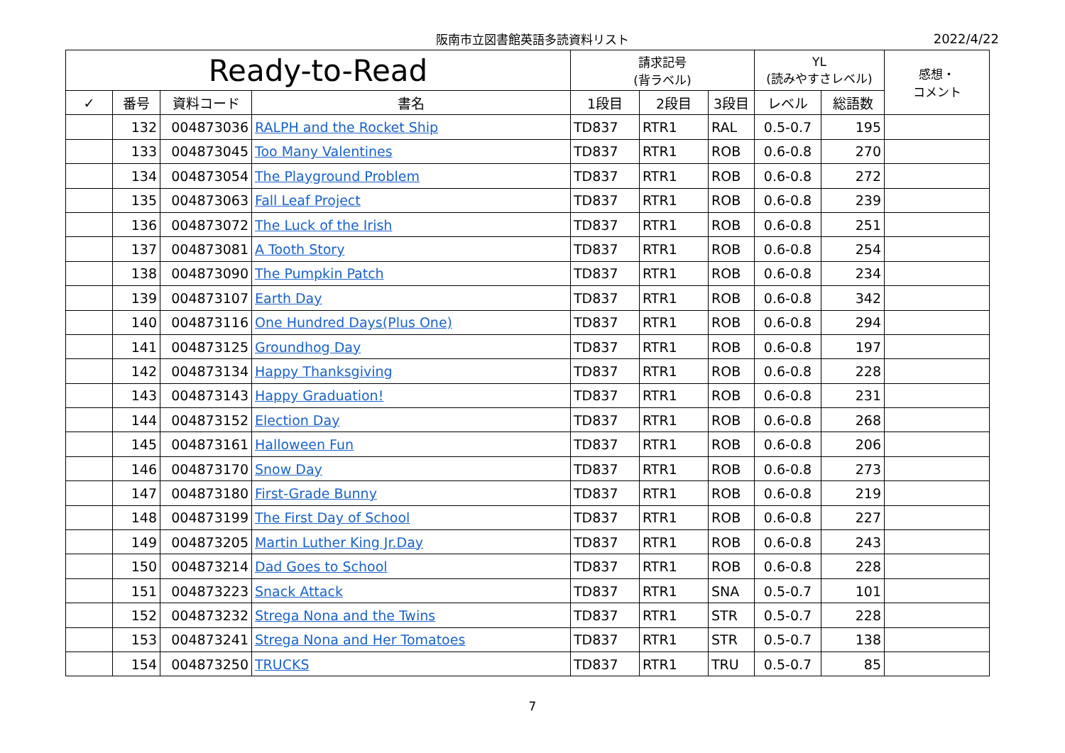阪南市立図書館英語多読資料リスト 2022/4/22
| Ready-to-Read | | | | 請求記号 (背ラベル) | | | YL (読みやすさレベル) | | 感想・ コメント |
| --- | --- | --- | --- | --- | --- | --- | --- | --- | --- |
| ✓ | 番号 | 資料コード | 書名 | 1段目 | 2段目 | 3段目 | レベル | 総語数 | |
| | 132 | 004873036 | RALPH and the Rocket Ship | TD837 | RTR1 | RAL | 0.5-0.7 | 195 | |
| | 133 | 004873045 | Too Many Valentines | TD837 | RTR1 | ROB | 0.6-0.8 | 270 | |
| | 134 | 004873054 | The Playground Problem | TD837 | RTR1 | ROB | 0.6-0.8 | 272 | |
| | 135 | 004873063 | Fall Leaf Project | TD837 | RTR1 | ROB | 0.6-0.8 | 239 | |
| | 136 | 004873072 | The Luck of the Irish | TD837 | RTR1 | ROB | 0.6-0.8 | 251 | |
| | 137 | 004873081 | A Tooth Story | TD837 | RTR1 | ROB | 0.6-0.8 | 254 | |
| | 138 | 004873090 | The Pumpkin Patch | TD837 | RTR1 | ROB | 0.6-0.8 | 234 | |
| | 139 | 004873107 | Earth Day | TD837 | RTR1 | ROB | 0.6-0.8 | 342 | |
| | 140 | 004873116 | One Hundred Days(Plus One) | TD837 | RTR1 | ROB | 0.6-0.8 | 294 | |
| | 141 | 004873125 | Groundhog Day | TD837 | RTR1 | ROB | 0.6-0.8 | 197 | |
| | 142 | 004873134 | Happy Thanksgiving | TD837 | RTR1 | ROB | 0.6-0.8 | 228 | |
| | 143 | 004873143 | Happy Graduation! | TD837 | RTR1 | ROB | 0.6-0.8 | 231 | |
| | 144 | 004873152 | Election Day | TD837 | RTR1 | ROB | 0.6-0.8 | 268 | |
| | 145 | 004873161 | Halloween Fun | TD837 | RTR1 | ROB | 0.6-0.8 | 206 | |
| | 146 | 004873170 | Snow Day | TD837 | RTR1 | ROB | 0.6-0.8 | 273 | |
| | 147 | 004873180 | First-Grade Bunny | TD837 | RTR1 | ROB | 0.6-0.8 | 219 | |
| | 148 | 004873199 | The First Day of School | TD837 | RTR1 | ROB | 0.6-0.8 | 227 | |
| | 149 | 004873205 | Martin Luther King Jr.Day | TD837 | RTR1 | ROB | 0.6-0.8 | 243 | |
| | 150 | 004873214 | Dad Goes to School | TD837 | RTR1 | ROB | 0.6-0.8 | 228 | |
| | 151 | 004873223 | Snack Attack | TD837 | RTR1 | SNA | 0.5-0.7 | 101 | |
| | 152 | 004873232 | Strega Nona and the Twins | TD837 | RTR1 | STR | 0.5-0.7 | 228 | |
| | 153 | 004873241 | Strega Nona and Her Tomatoes | TD837 | RTR1 | STR | 0.5-0.7 | 138 | |
| | 154 | 004873250 | TRUCKS | TD837 | RTR1 | TRU | 0.5-0.7 | 85 | |
7